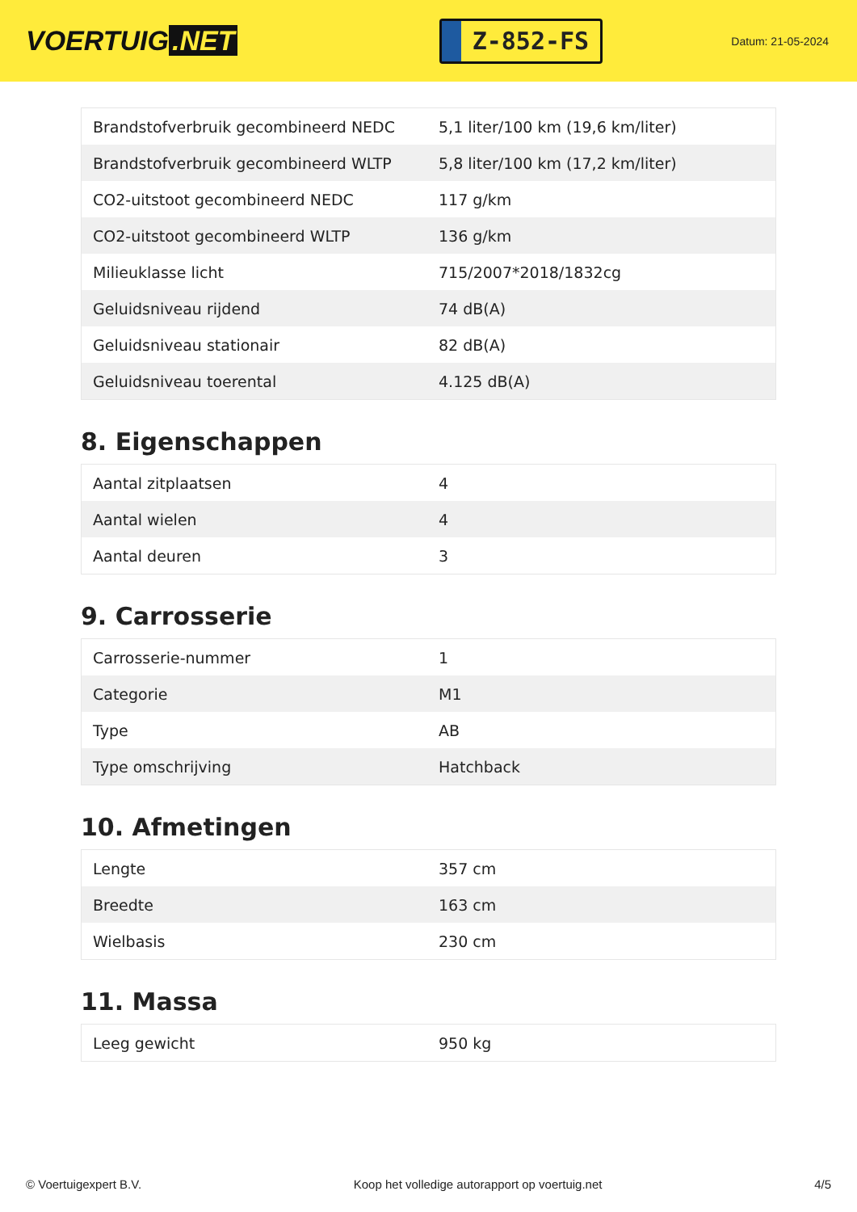VOERTUIG.NET
Z-852-FS
Datum: 21-05-2024
| Brandstofverbruik gecombineerd NEDC | 5,1 liter/100 km (19,6 km/liter) |
| Brandstofverbruik gecombineerd WLTP | 5,8 liter/100 km (17,2 km/liter) |
| CO2-uitstoot gecombineerd NEDC | 117 g/km |
| CO2-uitstoot gecombineerd WLTP | 136 g/km |
| Milieuklasse licht | 715/2007*2018/1832cg |
| Geluidsniveau rijdend | 74 dB(A) |
| Geluidsniveau stationair | 82 dB(A) |
| Geluidsniveau toerental | 4.125 dB(A) |
8. Eigenschappen
| Aantal zitplaatsen | 4 |
| Aantal wielen | 4 |
| Aantal deuren | 3 |
9. Carrosserie
| Carrosserie-nummer | 1 |
| Categorie | M1 |
| Type | AB |
| Type omschrijving | Hatchback |
10. Afmetingen
| Lengte | 357 cm |
| Breedte | 163 cm |
| Wielbasis | 230 cm |
11. Massa
| Leeg gewicht | 950 kg |
© Voertuigexpert B.V. Koop het volledige autorapport op voertuig.net 4/5